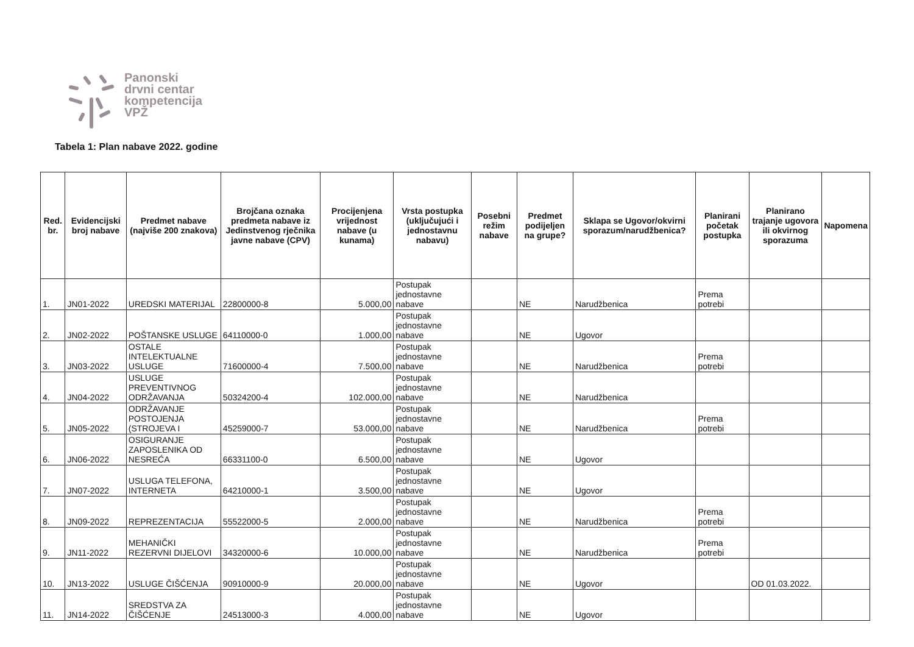Panonski
drvni centar
kompetencija
VPŽ
Tabela 1: Plan nabave 2022. godine
| Red. br. | Evidencijski broj nabave | Predmet nabave (najviše 200 znakova) | Brojčana oznaka predmeta nabave iz Jedinstvenog rječnika javne nabave (CPV) | Procijenjena vrijednost nabave (u kunama) | Vrsta postupka (uključujući i jednostavnu nabavu) | Posebni režim nabave | Predmet podijeljen na grupe? | Sklapa se Ugovor/okvirni sporazum/narudžbenica? | Planirani početak postupka | Planirano trajanje ugovora ili okvirnog sporazuma | Napomena |
| --- | --- | --- | --- | --- | --- | --- | --- | --- | --- | --- | --- |
| 1. | JN01-2022 | UREDSKI MATERIJAL | 22800000-8 | 5.000,00 | Postupak jednostavne nabave | | NE | Narudžbenica | Prema potrebi | | |
| 2. | JN02-2022 | POŠTANSKE USLUGE | 64110000-0 | 1.000,00 | Postupak jednostavne nabave | | NE | Ugovor | | | |
| 3. | JN03-2022 | OSTALE INTELEKTUALNE USLUGE | 71600000-4 | 7.500,00 | Postupak jednostavne nabave | | NE | Narudžbenica | Prema potrebi | | |
| 4. | JN04-2022 | USLUGE PREVENTIVNOG ODRŽAVANJA | 50324200-4 | 102.000,00 | Postupak jednostavne nabave | | NE | Narudžbenica | | | |
| 5. | JN05-2022 | ODRŽAVANJE POSTOJENJA (STROJEVA I | 45259000-7 | 53.000,00 | Postupak jednostavne nabave | | NE | Narudžbenica | Prema potrebi | | |
| 6. | JN06-2022 | OSIGURANJE ZAPOSLENIKA OD NESREĆA | 66331100-0 | 6.500,00 | Postupak jednostavne nabave | | NE | Ugovor | | | |
| 7. | JN07-2022 | USLUGA TELEFONA, INTERNETA | 64210000-1 | 3.500,00 | Postupak jednostavne nabave | | NE | Ugovor | | | |
| 8. | JN09-2022 | REPREZENTACIJA | 55522000-5 | 2.000,00 | Postupak jednostavne nabave | | NE | Narudžbenica | Prema potrebi | | |
| 9. | JN11-2022 | MEHANIČKI REZERVNI DIJELOVI | 34320000-6 | 10.000,00 | Postupak jednostavne nabave | | NE | Narudžbenica | Prema potrebi | | |
| 10. | JN13-2022 | USLUGE ČIŠĆENJA | 90910000-9 | 20.000,00 | Postupak jednostavne nabave | | NE | Ugovor | | OD 01.03.2022. | |
| 11. | JN14-2022 | SREDSTVA ZA ČIŠĆENJE | 24513000-3 | 4.000,00 | Postupak jednostavne nabave | | NE | Ugovor | | | |